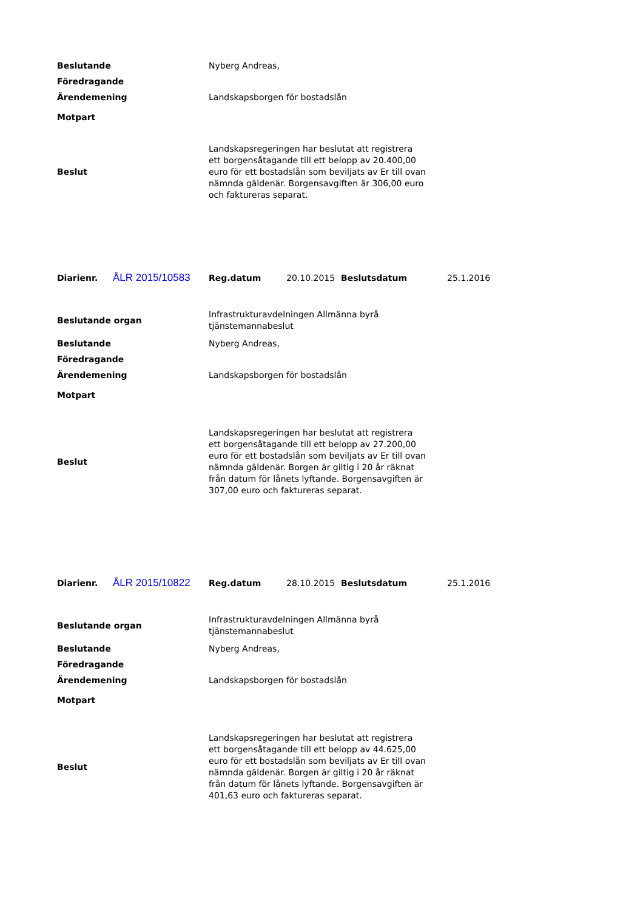| Beslutande | Nyberg Andreas, |
| Föredragande | |
| Ärendemening | Landskapsborgen för bostadslån |
| Motpart | |
| Beslut | Landskapsregeringen har beslutat att registrera ett borgensåtagande till ett belopp av 20.400,00 euro för ett bostadslån som beviljats av Er till ovan nämnda gäldenär. Borgensavgiften är 306,00 euro och faktureras separat. |
| Diarienr. | ÅLR 2015/10583 | Reg.datum | 20.10.2015 | Beslutsdatum | 25.1.2016 |
| Beslutande organ | Infrastrukturavdelningen Allmänna byrå tjänstemannabeslut |
| Beslutande | Nyberg Andreas, |
| Föredragande | |
| Ärendemening | Landskapsborgen för bostadslån |
| Motpart | |
| Beslut | Landskapsregeringen har beslutat att registrera ett borgensåtagande till ett belopp av 27.200,00 euro för ett bostadslån som beviljats av Er till ovan nämnda gäldenär. Borgen är giltig i 20 år räknat från datum för lånets lyftande. Borgensavgiften är 307,00 euro och faktureras separat. |
| Diarienr. | ÅLR 2015/10822 | Reg.datum | 28.10.2015 | Beslutsdatum | 25.1.2016 |
| Beslutande organ | Infrastrukturavdelningen Allmänna byrå tjänstemannabeslut |
| Beslutande | Nyberg Andreas, |
| Föredragande | |
| Ärendemening | Landskapsborgen för bostadslån |
| Motpart | |
| Beslut | Landskapsregeringen har beslutat att registrera ett borgensåtagande till ett belopp av 44.625,00 euro för ett bostadslån som beviljats av Er till ovan nämnda gäldenär. Borgen är giltig i 20 år räknat från datum för lånets lyftande. Borgensavgiften är 401,63 euro och faktureras separat. |